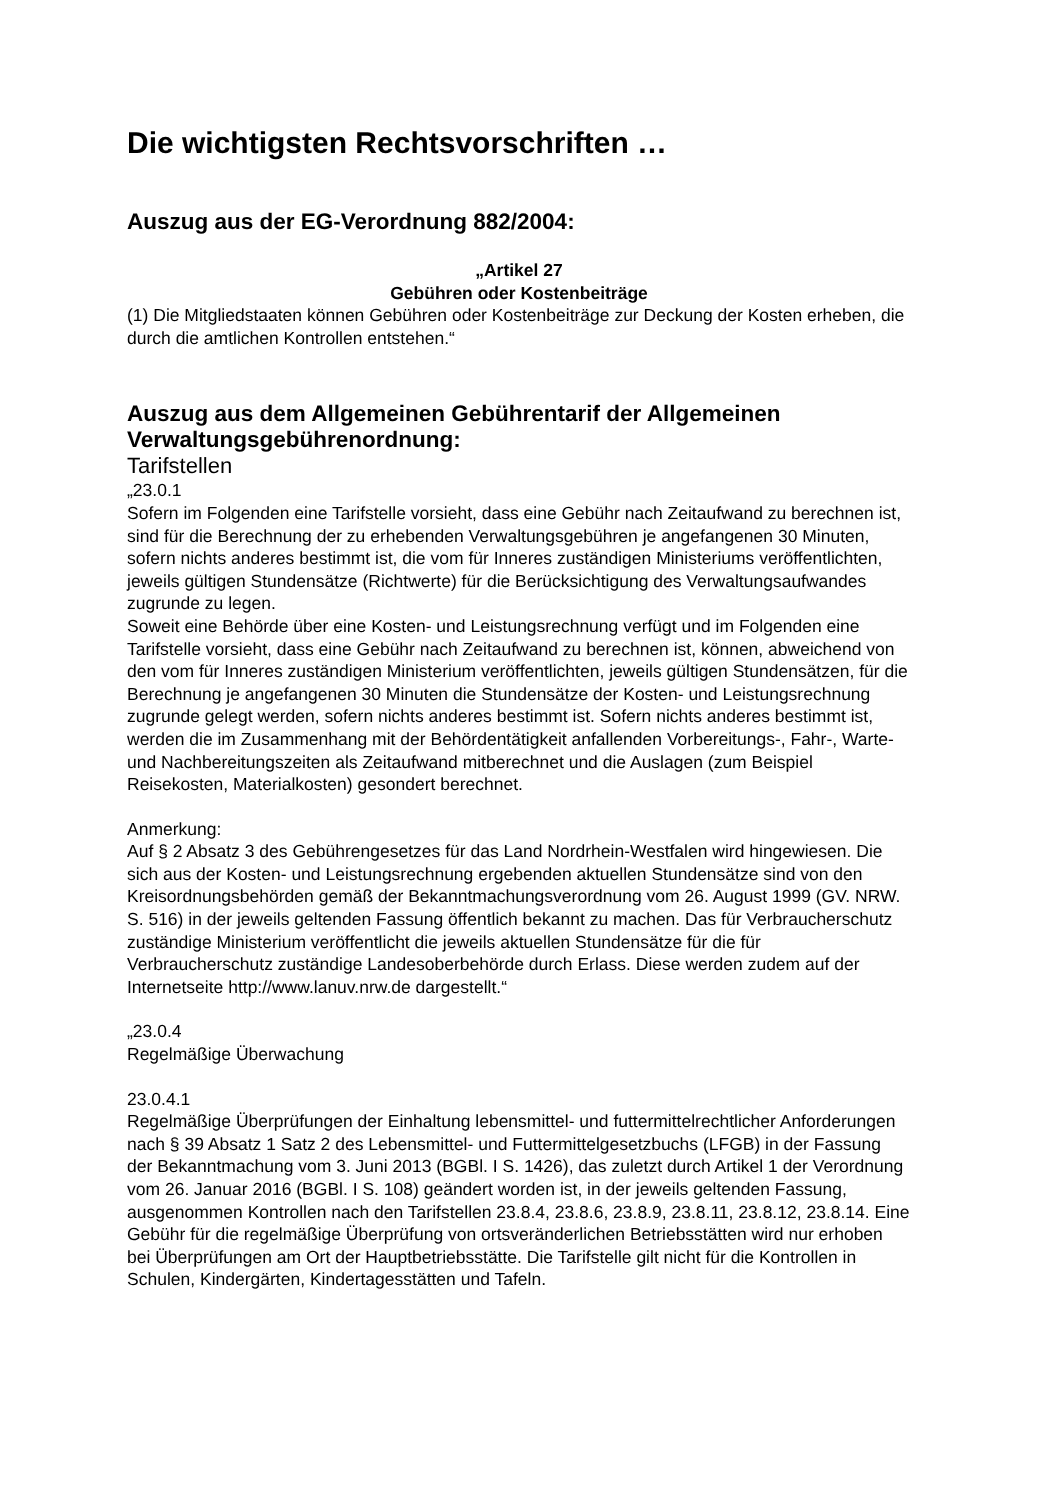Die wichtigsten Rechtsvorschriften …
Auszug aus der EG-Verordnung 882/2004:
„Artikel 27
Gebühren oder Kostenbeiträge
(1) Die Mitgliedstaaten können Gebühren oder Kostenbeiträge zur Deckung der Kosten erheben, die durch die amtlichen Kontrollen entstehen.“
Auszug aus dem Allgemeinen Gebührentarif der Allgemeinen Verwaltungsgebührenordnung:
Tarifstellen
„23.0.1
Sofern im Folgenden eine Tarifstelle vorsieht, dass eine Gebühr nach Zeitaufwand zu berechnen ist, sind für die Berechnung der zu erhebenden Verwaltungsgebühren je angefangenen 30 Minuten, sofern nichts anderes bestimmt ist, die vom für Inneres zuständigen Ministeriums veröffentlichten, jeweils gültigen Stundensätze (Richtwerte) für die Berücksichtigung des Verwaltungsaufwandes zugrunde zu legen.
Soweit eine Behörde über eine Kosten- und Leistungsrechnung verfügt und im Folgenden eine Tarifstelle vorsieht, dass eine Gebühr nach Zeitaufwand zu berechnen ist, können, abweichend von den vom für Inneres zuständigen Ministerium veröffentlichten, jeweils gültigen Stundensätzen, für die Berechnung je angefangenen 30 Minuten die Stundensätze der Kosten- und Leistungsrechnung zugrunde gelegt werden, sofern nichts anderes bestimmt ist. Sofern nichts anderes bestimmt ist, werden die im Zusammenhang mit der Behördentätigkeit anfallenden Vorbereitungs-, Fahr-, Warte- und Nachbereitungszeiten als Zeitaufwand mitberechnet und die Auslagen (zum Beispiel Reisekosten, Materialkosten) gesondert berechnet.
Anmerkung:
Auf § 2 Absatz 3 des Gebührengesetzes für das Land Nordrhein-Westfalen wird hingewiesen. Die sich aus der Kosten- und Leistungsrechnung ergebenden aktuellen Stundensätze sind von den Kreisordnungsbehörden gemäß der Bekanntmachungsverordnung vom 26. August 1999 (GV. NRW. S. 516) in der jeweils geltenden Fassung öffentlich bekannt zu machen. Das für Verbraucherschutz zuständige Ministerium veröffentlicht die jeweils aktuellen Stundensätze für die für Verbraucherschutz zuständige Landesoberbehörde durch Erlass. Diese werden zudem auf der Internetseite http://www.lanuv.nrw.de dargestellt.“
„23.0.4
Regelmäßige Überwachung
23.0.4.1
Regelmäßige Überprüfungen der Einhaltung lebensmittel- und futtermittelrechtlicher Anforderungen nach § 39 Absatz 1 Satz 2 des Lebensmittel- und Futtermittelgesetzbuchs (LFGB) in der Fassung der Bekanntmachung vom 3. Juni 2013 (BGBl. I S. 1426), das zuletzt durch Artikel 1 der Verordnung vom 26. Januar 2016 (BGBl. I S. 108) geändert worden ist, in der jeweils geltenden Fassung, ausgenommen Kontrollen nach den Tarifstellen 23.8.4, 23.8.6, 23.8.9, 23.8.11, 23.8.12, 23.8.14. Eine Gebühr für die regelmäßige Überprüfung von ortsveränderlichen Betriebsstätten wird nur erhoben bei Überprüfungen am Ort der Hauptbetriebsstätte. Die Tarifstelle gilt nicht für die Kontrollen in Schulen, Kindergärten, Kindertagesstätten und Tafeln.